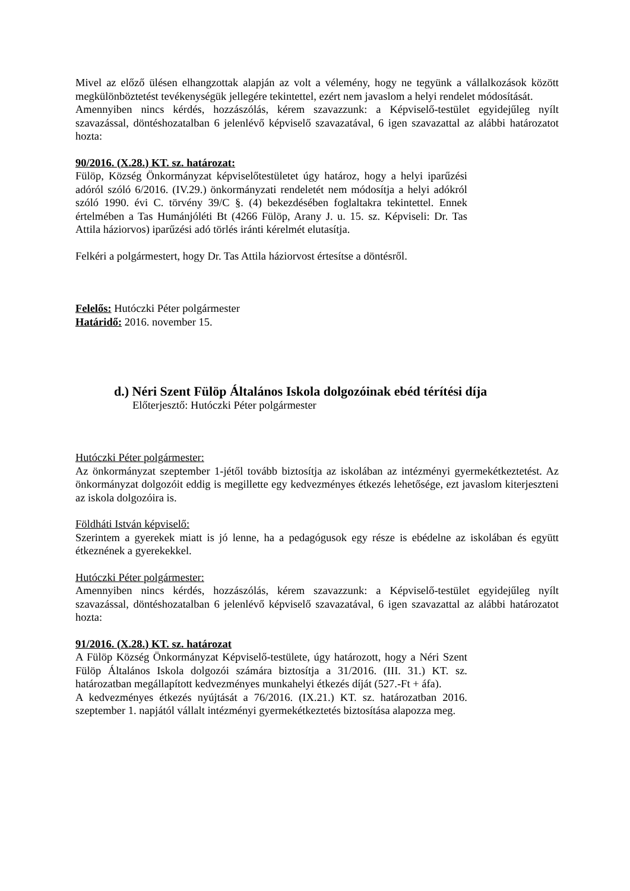Mivel az előző ülésen elhangzottak alapján az volt a vélemény, hogy ne tegyünk a vállalkozások között megkülönböztetést tevékenységük jellegére tekintettel, ezért nem javaslom a helyi rendelet módosítását.
Amennyiben nincs kérdés, hozzászólás, kérem szavazzunk: a Képviselő-testület egyidejűleg nyílt szavazással, döntéshozatalban 6 jelenlévő képviselő szavazatával, 6 igen szavazattal az alábbi határozatot hozta:
90/2016. (X.28.) KT. sz. határozat:
Fülöp, Község Önkormányzat képviselőtestületet úgy határoz, hogy a helyi iparűzési adóról szóló 6/2016. (IV.29.) önkormányzati rendeletét nem módosítja a helyi adókról szóló 1990. évi C. törvény 39/C §. (4) bekezdésében foglaltakra tekintettel. Ennek értelmében a Tas Humánjóléti Bt (4266 Fülöp, Arany J. u. 15. sz. Képviseli: Dr. Tas Attila háziorvos) iparűzési adó törlés iránti kérelmét elutasítja.
Felkéri a polgármestert, hogy Dr. Tas Attila háziorvost értesítse a döntésről.
Felelős: Hutóczki Péter polgármester
Határidő: 2016. november 15.
d.) Néri Szent Fülöp Általános Iskola dolgozóinak ebéd térítési díja
Előterjesztő: Hutóczki Péter polgármester
Hutóczki Péter polgármester:
Az önkormányzat szeptember 1-jétől tovább biztosítja az iskolában az intézményi gyermekétkeztetést. Az önkormányzat dolgozóit eddig is megillette egy kedvezményes étkezés lehetősége, ezt javaslom kiterjeszteni az iskola dolgozóira is.
Földháti István képviselő:
Szerintem a gyerekek miatt is jó lenne, ha a pedagógusok egy része is ebédelne az iskolában és együtt étkeznének a gyerekekkel.
Hutóczki Péter polgármester:
Amennyiben nincs kérdés, hozzászólás, kérem szavazzunk: a Képviselő-testület egyidejűleg nyílt szavazással, döntéshozatalban 6 jelenlévő képviselő szavazatával, 6 igen szavazattal az alábbi határozatot hozta:
91/2016. (X.28.) KT. sz. határozat
A Fülöp Község Önkormányzat Képviselő-testülete, úgy határozott, hogy a Néri Szent Fülöp Általános Iskola dolgozói számára biztosítja a 31/2016. (III. 31.) KT. sz. határozatban megállapított kedvezményes munkahelyi étkezés díját (527.-Ft + áfa).
A kedvezményes étkezés nyújtását a 76/2016. (IX.21.) KT. sz. határozatban 2016. szeptember 1. napjától vállalt intézményi gyermekétkeztetés biztosítása alapozza meg.